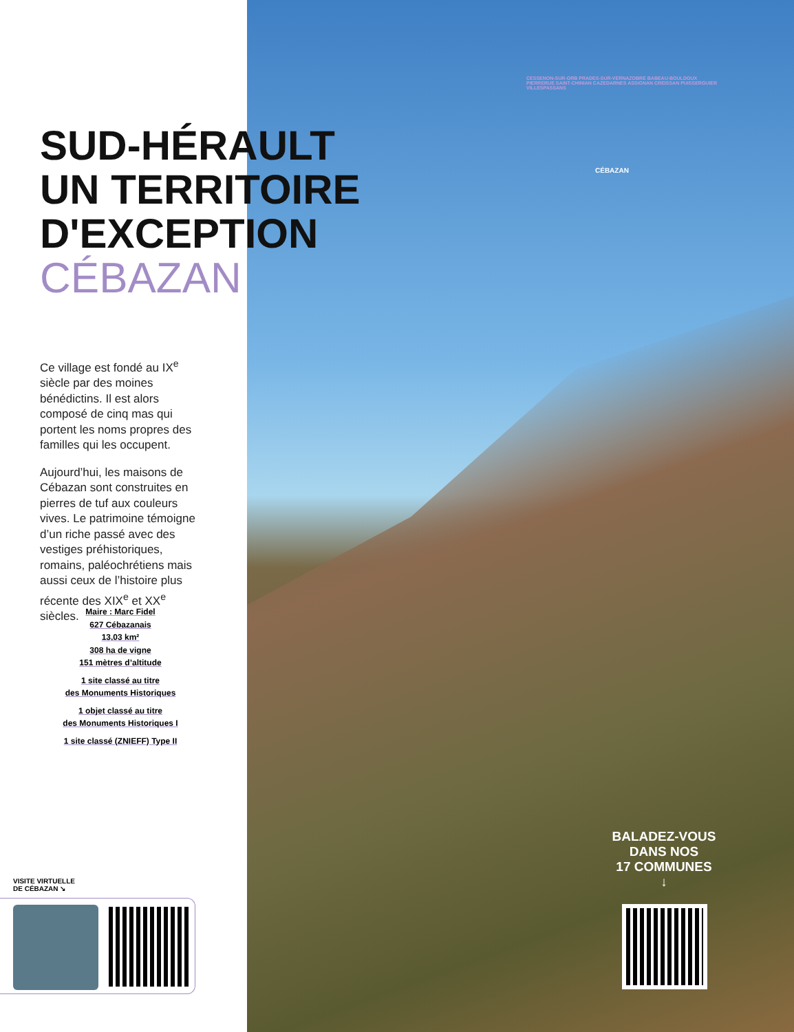SUD-HÉRAULT
UN TERRITOIRE
D'EXCEPTION
CÉBAZAN
Ce village est fondé au IX<sup>e</sup> siècle par des moines bénédictins. Il est alors composé de cinq mas qui portent les noms propres des familles qui les occupent.
Aujourd’hui, les maisons de Cébazan sont construites en pierres de tuf aux couleurs vives. Le patrimoine témoigne d’un riche passé avec des vestiges préhistoriques, romains, paléochrétiens mais aussi ceux de l’histoire plus récente des XIX<sup>e</sup> et XX<sup>e</sup> siècles.
Maire : Marc Fidel
627 Cébazanais
13,03 km²
308 ha de vigne
151 mètres d’altitude
1 site classé au titre
des Monuments Historiques
1 objet classé au titre
des Monuments Historiques I
1 site classé (ZNIEFF) Type II
VISITE VIRTUELLE
DE CÉBAZAN ↘
CESSENON-SUR-ORB PRADES-SUR-VERNAZOBRE BABEAU-BOULDOUX PIERRERUE SAINT-CHINIAN CAZEDARNES ASSIGNAN CREISSAN PUISSERGUIER VILLESPASSANS
CÉBAZAN
BALADEZ-VOUS
DANS NOS
17 COMMUNES
↓